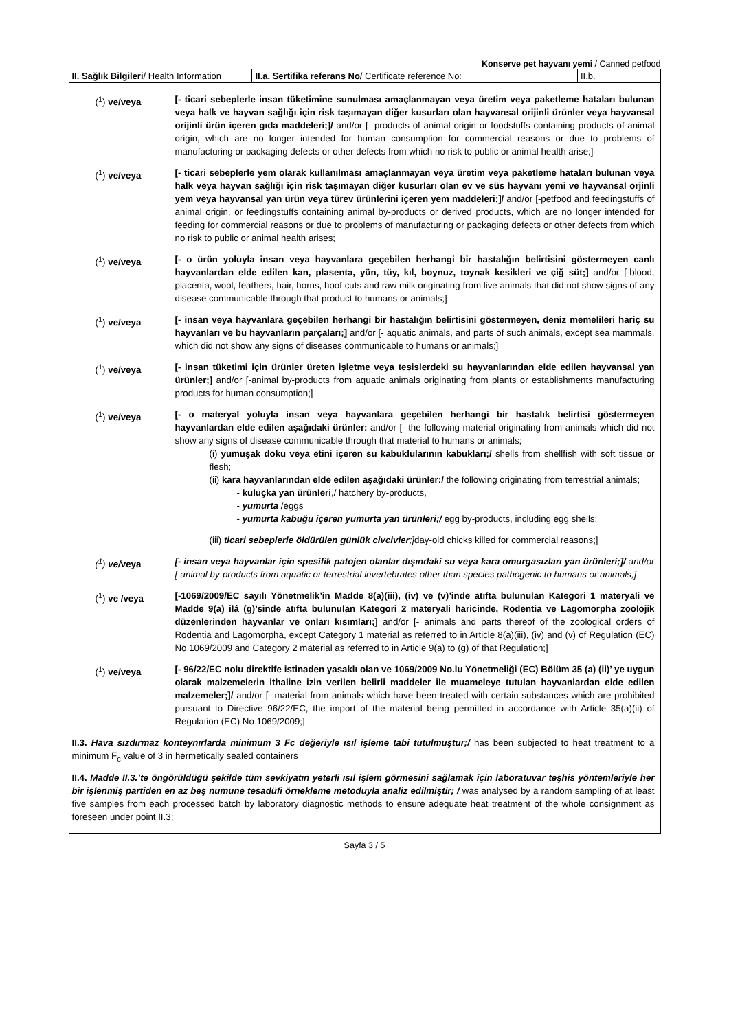Konserve pet hayvanı yemi / Canned petfood
| II. Sağlık Bilgileri / Health Information | II.a. Sertifika referans No / Certificate reference No: | II.b. |
(<sup>1</sup>) ve/veya [- ticari sebeplerle insan tüketimine sunulması amaçlanmayan veya üretim veya paketleme hataları bulunan veya halk ve hayvan sağlığı için risk taşımayan diğer kusurları olan hayvansal orijinli ürünler veya hayvansal orijinli ürün içeren gıda maddeleri;]/ and/or [- products of animal origin or foodstuffs containing products of animal origin, which are no longer intended for human consumption for commercial reasons or due to problems of manufacturing or packaging defects or other defects from which no risk to public or animal health arise;]
(<sup>1</sup>) ve/veya [- ticari sebeplerle yem olarak kullanılması amaçlanmayan veya üretim veya paketleme hataları bulunan veya halk veya hayvan sağlığı için risk taşımayan diğer kusurları olan ev ve süs hayvanı yemi ve hayvansal orjinli yem veya hayvansal yan ürün veya türev ürünlerini içeren yem maddeleri;]/ and/or [-petfood and feedingstuffs of animal origin, or feedingstuffs containing animal by-products or derived products, which are no longer intended for feeding for commercial reasons or due to problems of manufacturing or packaging defects or other defects from which no risk to public or animal health arises;
(<sup>1</sup>) ve/veya [- o ürün yoluyla insan veya hayvanlara geçebilen herhangi bir hastalığın belirtisini göstermeyen canlı hayvanlardan elde edilen kan, plasenta, yün, tüy, kıl, boynuz, toynak kesikleri ve çiğ süt;] and/or [-blood, placenta, wool, feathers, hair, horns, hoof cuts and raw milk originating from live animals that did not show signs of any disease communicable through that product to humans or animals;]
(<sup>1</sup>) ve/veya [- insan veya hayvanlara geçebilen herhangi bir hastalığın belirtisini göstermeyen, deniz memelileri hariç su hayvanları ve bu hayvanların parçaları;] and/or [- aquatic animals, and parts of such animals, except sea mammals, which did not show any signs of diseases communicable to humans or animals;]
(<sup>1</sup>) ve/veya [- insan tüketimi için ürünler üreten işletme veya tesislerdeki su hayvanlarından elde edilen hayvansal yan ürünler;] and/or [-animal by-products from aquatic animals originating from plants or establishments manufacturing products for human consumption;]
(<sup>1</sup>) ve/veya [- o materyal yoluyla insan veya hayvanlara geçebilen herhangi bir hastalık belirtisi göstermeyen hayvanlardan elde edilen aşağıdaki ürünler: and/or [- the following material originating from animals which did not show any signs of disease communicable through that material to humans or animals;
(i) yumuşak doku veya etini içeren su kabuklularının kabukları;/ shells from shellfish with soft tissue or flesh;
(ii) kara hayvanlarından elde edilen aşağıdaki ürünler:/ the following originating from terrestrial animals;
- kuluçka yan ürünleri,/ hatchery by-products,
- yumurta /eggs
- yumurta kabuğu içeren yumurta yan ürünleri;/ egg by-products, including egg shells;
(iii) ticari sebeplerle öldürülen günlük civcivler;] day-old chicks killed for commercial reasons;]
(<sup>1</sup>) ve/veya [- insan veya hayvanlar için spesifik patojen olanlar dışındaki su veya kara omurgasızları yan ürünleri;]/ and/or [-animal by-products from aquatic or terrestrial invertebrates other than species pathogenic to humans or animals;]
(<sup>1</sup>) ve /veya [-1069/2009/EC sayılı Yönetmelik’in Madde 8(a)(iii), (iv) ve (v)’inde atıfta bulunulan Kategori 1 materyali ve Madde 9(a) ilâ (g)’sinde atıfta bulunulan Kategori 2 materyali haricinde, Rodentia ve Lagomorpha zoolojik düzenlerinden hayvanlar ve onları kısımları;] and/or [- animals and parts thereof of the zoological orders of Rodentia and Lagomorpha, except Category 1 material as referred to in Article 8(a)(iii), (iv) and (v) of Regulation (EC) No 1069/2009 and Category 2 material as referred to in Article 9(a) to (g) of that Regulation;]
(<sup>1</sup>) ve/veya [- 96/22/EC nolu direktife istinaden yasaklı olan ve 1069/2009 No.lu Yönetmeliği (EC) Bölüm 35 (a) (ii)’ ye uygun olarak malzemelerin ithaline izin verilen belirli maddeler ile muameleye tutulan hayvanlardan elde edilen malzemeler;]/ and/or [- material from animals which have been treated with certain substances which are prohibited pursuant to Directive 96/22/EC, the import of the material being permitted in accordance with Article 35(a)(ii) of Regulation (EC) No 1069/2009;]
II.3. Hava sızdırmaz konteynırlarda minimum 3 Fc değeriyle ısıl işleme tabi tutulmuştur;/ has been subjected to heat treatment to a minimum F<sub>c</sub> value of 3 in hermetically sealed containers
II.4. Madde II.3.’te öngörüldüğü şekilde tüm sevkiyatın yeterli ısıl işlem görmesini sağlamak için laboratuvar teşhis yöntemleriyle her bir işlenmiş partiden en az beş numune tesadüfi örnekleme metoduyla analiz edilmiştir; / was analysed by a random sampling of at least five samples from each processed batch by laboratory diagnostic methods to ensure adequate heat treatment of the whole consignment as foreseen under point II.3;
Sayfa 3 / 5